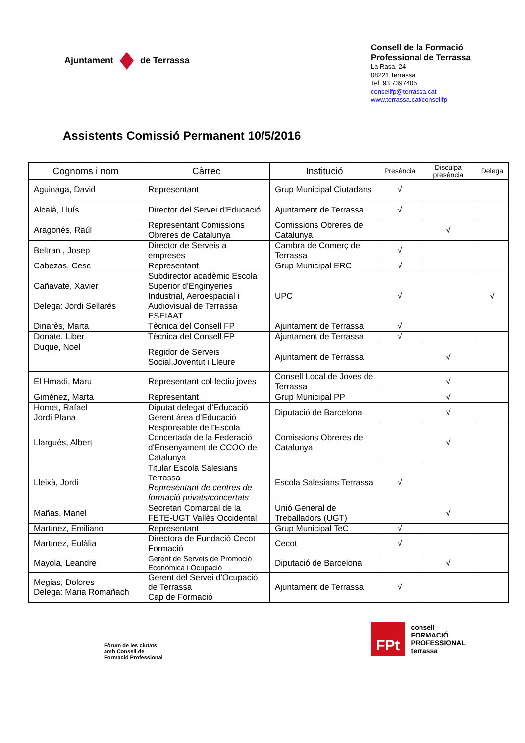Ajuntament de Terrassa
Consell de la Formació
Professional de Terrassa
La Rasa, 24
08221 Terrassa
Tel. 93 7397405
consellfp@terrassa.cat
www.terrassa.cat/consellfp
Assistents Comissió Permanent 10/5/2016
| Cognoms i nom | Càrrec | Institució | Presència | Disculpa presència | Delega |
| --- | --- | --- | --- | --- | --- |
| Aguinaga, David | Representant | Grup Municipal Ciutadans | √ | | |
| Alcalà, Lluís | Director del Servei d'Educació | Ajuntament de Terrassa | √ | | |
| Aragonés, Raúl | Representant Comissions Obreres de Catalunya | Comissions Obreres de Catalunya | | √ | |
| Beltran , Josep | Director de Serveis a empreses | Cambra de Comerç de Terrassa | √ | | |
| Cabezas, Cesc | Representant | Grup Municipal ERC | √ | | |
| Cañavate, Xavier Delega: Jordi Sellarés | Subdirector acadèmic Escola Superior d'Enginyeries Industrial, Aeroespacial i Audiovisual de Terrassa ESEIAAT | UPC | √ | | √ |
| Dinarès, Marta | Tècnica del Consell FP | Ajuntament de Terrassa | √ | | |
| Donate, Liber | Tècnica del Consell FP | Ajuntament de Terrassa | √ | | |
| Duque, Noel | Regidor de Serveis Social,Joventut i Lleure | Ajuntament de Terrassa | | √ | |
| El Hmadi, Maru | Representant col·lectiu joves | Consell Local de Joves de Terrassa | | √ | |
| Giménez, Marta | Representant | Grup Municipal PP | | √ | |
| Homet, Rafael Jordi Plana | Diputat delegat d'Educació Gerent àrea d'Educació | Diputació de Barcelona | | √ | |
| Llargués, Albert | Responsable de l'Escola Concertada de la Federació d'Ensenyament de CCOO de Catalunya | Comissions Obreres de Catalunya | | √ | |
| Lleixà, Jordi | Titular Escola Salesians Terrassa Representant de centres de formació privats/concertats | Escola Salesians Terrassa | √ | | |
| Mañas, Manel | Secretari Comarcal de la FETE-UGT Vallès Occidental | Unió General de Treballadors (UGT) | | √ | |
| Martínez, Emiliano | Representant | Grup Municipal TeC | √ | | |
| Martínez, Eulàlia | Directora de Fundació Cecot Formació | Cecot | √ | | |
| Mayola, Leandre | Gerent de Serveis de Promoció Econòmica i Ocupació | Diputació de Barcelona | | √ | |
| Megias, Dolores Delega: Maria Romañach | Gerent del Servei d'Ocupació de Terrassa Cap de Formació | Ajuntament de Terrassa | √ | | |
Fòrum de les ciutats
amb Consell de
Formació Professional
FPt
consell
FORMACIÓ
PROFESSIONAL
terrassa